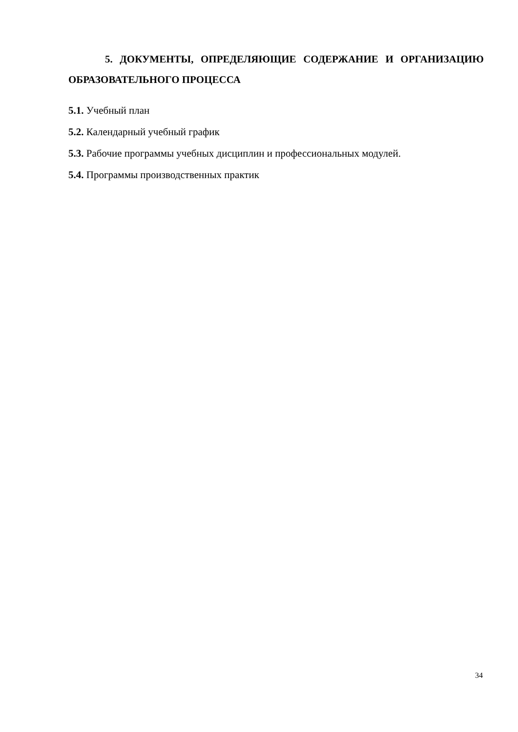5. ДОКУМЕНТЫ, ОПРЕДЕЛЯЮЩИЕ СОДЕРЖАНИЕ И ОРГА­НИЗАЦИЮ ОБРАЗОВАТЕЛЬНОГО ПРОЦЕССА
5.1. Учебный план
5.2. Календарный учебный график
5.3. Рабочие программы учебных дисциплин и профессиональных модулей.
5.4. Программы производственных практик
34